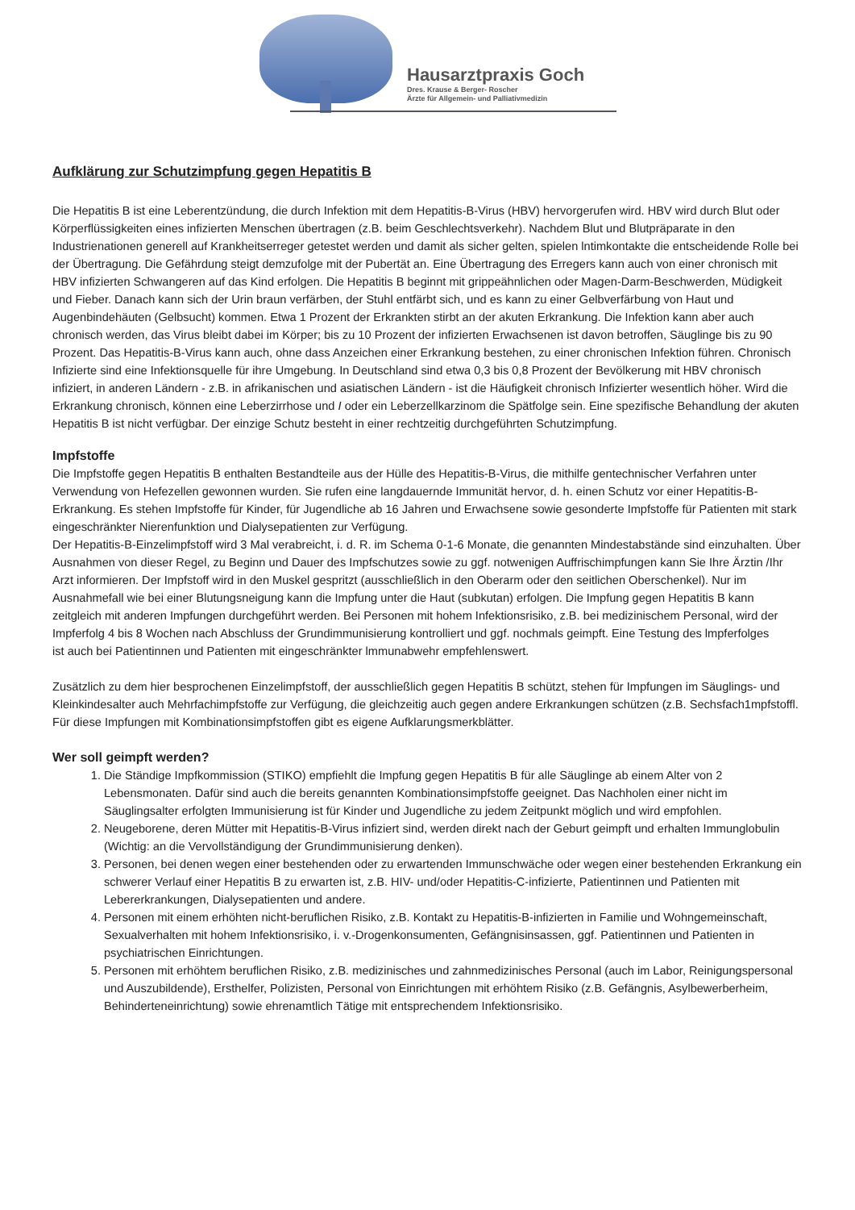Hausarztpraxis Goch
Dres. Krause & Berger- Roscher
Ärzte für Allgemein- und Palliativmedizin
Aufklärung zur Schutzimpfung gegen Hepatitis B
Die Hepatitis B ist eine Leberentzündung, die durch Infektion mit dem Hepatitis-B-Virus (HBV) hervorgerufen wird. HBV wird durch Blut oder Körperflüssigkeiten eines infizierten Menschen übertragen (z.B. beim Geschlechtsverkehr). Nachdem Blut und Blutpräparate in den Industrienationen generell auf Krankheitserreger getestet werden und damit als sicher gelten, spielen lntimkontakte die entscheidende Rolle bei der Übertragung. Die Gefährdung steigt demzufolge mit der Pubertät an. Eine Übertragung des Erregers kann auch von einer chronisch mit HBV infizierten Schwangeren auf das Kind erfolgen. Die Hepatitis B beginnt mit grippeähnlichen oder Magen-Darm-Beschwerden, Müdigkeit und Fieber. Danach kann sich der Urin braun verfärben, der Stuhl entfärbt sich, und es kann zu einer Gelbverfärbung von Haut und Augenbindehäuten (Gelbsucht) kommen. Etwa 1 Prozent der Erkrankten stirbt an der akuten Erkrankung. Die Infektion kann aber auch chronisch werden, das Virus bleibt dabei im Körper; bis zu 10 Prozent der infizierten Erwachsenen ist davon betroffen, Säuglinge bis zu 90 Prozent. Das Hepatitis-B-Virus kann auch, ohne dass Anzeichen einer Erkrankung bestehen, zu einer chronischen Infektion führen. Chronisch Infizierte sind eine Infektionsquelle für ihre Umgebung. In Deutschland sind etwa 0,3 bis 0,8 Prozent der Bevölkerung mit HBV chronisch infiziert, in anderen Ländern - z.B. in afrikanischen und asiatischen Ländern - ist die Häufigkeit chronisch Infizierter wesentlich höher. Wird die Erkrankung chronisch, können eine Leberzirrhose und I oder ein Leberzellkarzinom die Spätfolge sein. Eine spezifische Behandlung der akuten Hepatitis B ist nicht verfügbar. Der einzige Schutz besteht in einer rechtzeitig durchgeführten Schutzimpfung.
Impfstoffe
Die Impfstoffe gegen Hepatitis B enthalten Bestandteile aus der Hülle des Hepatitis-B-Virus, die mithilfe gentechnischer Verfahren unter Verwendung von Hefezellen gewonnen wurden. Sie rufen eine langdauernde Immunität hervor, d. h. einen Schutz vor einer Hepatitis-B-Erkrankung. Es stehen Impfstoffe für Kinder, für Jugendliche ab 16 Jahren und Erwachsene sowie gesonderte Impfstoffe für Patienten mit stark eingeschränkter Nierenfunktion und Dialysepatienten zur Verfügung.
Der Hepatitis-B-Einzelimpfstoff wird 3 Mal verabreicht, i. d. R. im Schema 0-1-6 Monate, die genannten Mindestabstände sind einzuhalten. Über Ausnahmen von dieser Regel, zu Beginn und Dauer des Impfschutzes sowie zu ggf. notwenigen Auffrischimpfungen kann Sie Ihre Ärztin /Ihr Arzt informieren. Der Impfstoff wird in den Muskel gespritzt (ausschließlich in den Oberarm oder den seitlichen Oberschenkel). Nur im Ausnahmefall wie bei einer Blutungsneigung kann die Impfung unter die Haut (subkutan) erfolgen. Die Impfung gegen Hepatitis B kann zeitgleich mit anderen Impfungen durchgeführt werden. Bei Personen mit hohem Infektionsrisiko, z.B. bei medizinischem Personal, wird der Impferfolg 4 bis 8 Wochen nach Abschluss der Grundimmunisierung kontrolliert und ggf. nochmals geimpft. Eine Testung des lmpferfolges
ist auch bei Patientinnen und Patienten mit eingeschränkter lmmunabwehr empfehlenswert.
Zusätzlich zu dem hier besprochenen Einzelimpfstoff, der ausschließlich gegen Hepatitis B schützt, stehen für Impfungen im Säuglings- und Kleinkindesalter auch Mehrfachimpfstoffe zur Verfügung, die gleichzeitig auch gegen andere Erkrankungen schützen (z.B. Sechsfach1mpfstoffl. Für diese Impfungen mit Kombinationsimpfstoffen gibt es eigene Aufklarungsmerkblätter.
Wer soll geimpft werden?
1. Die Ständige Impfkommission (STIKO) empfiehlt die Impfung gegen Hepatitis B für alle Säuglinge ab einem Alter von 2 Lebensmonaten. Dafür sind auch die bereits genannten Kombinationsimpfstoffe geeignet. Das Nachholen einer nicht im Säuglingsalter erfolgten Immunisierung ist für Kinder und Jugendliche zu jedem Zeitpunkt möglich und wird empfohlen.
2. Neugeborene, deren Mütter mit Hepatitis-B-Virus infiziert sind, werden direkt nach der Geburt geimpft und erhalten Immunglobulin (Wichtig: an die Vervollständigung der Grundimmunisierung denken).
3. Personen, bei denen wegen einer bestehenden oder zu erwartenden Immunschwäche oder wegen einer bestehenden Erkrankung ein schwerer Verlauf einer Hepatitis B zu erwarten ist, z.B. HIV- und/oder Hepatitis-C-infizierte, Patientinnen und Patienten mit Lebererkrankungen, Dialysepatienten und andere.
4. Personen mit einem erhöhten nicht-beruflichen Risiko, z.B. Kontakt zu Hepatitis-B-infizierten in Familie und Wohngemeinschaft, Sexualverhalten mit hohem Infektionsrisiko, i. v.-Drogenkonsumenten, Gefängnisinsassen, ggf. Patientinnen und Patienten in psychiatrischen Einrichtungen.
5. Personen mit erhöhtem beruflichen Risiko, z.B. medizinisches und zahnmedizinisches Personal (auch im Labor, Reinigungspersonal und Auszubildende), Ersthelfer, Polizisten, Personal von Einrichtungen mit erhöhtem Risiko (z.B. Gefängnis, Asylbewerberheim, Behinderteneinrichtung) sowie ehrenamtlich Tätige mit entsprechendem Infektionsrisiko.